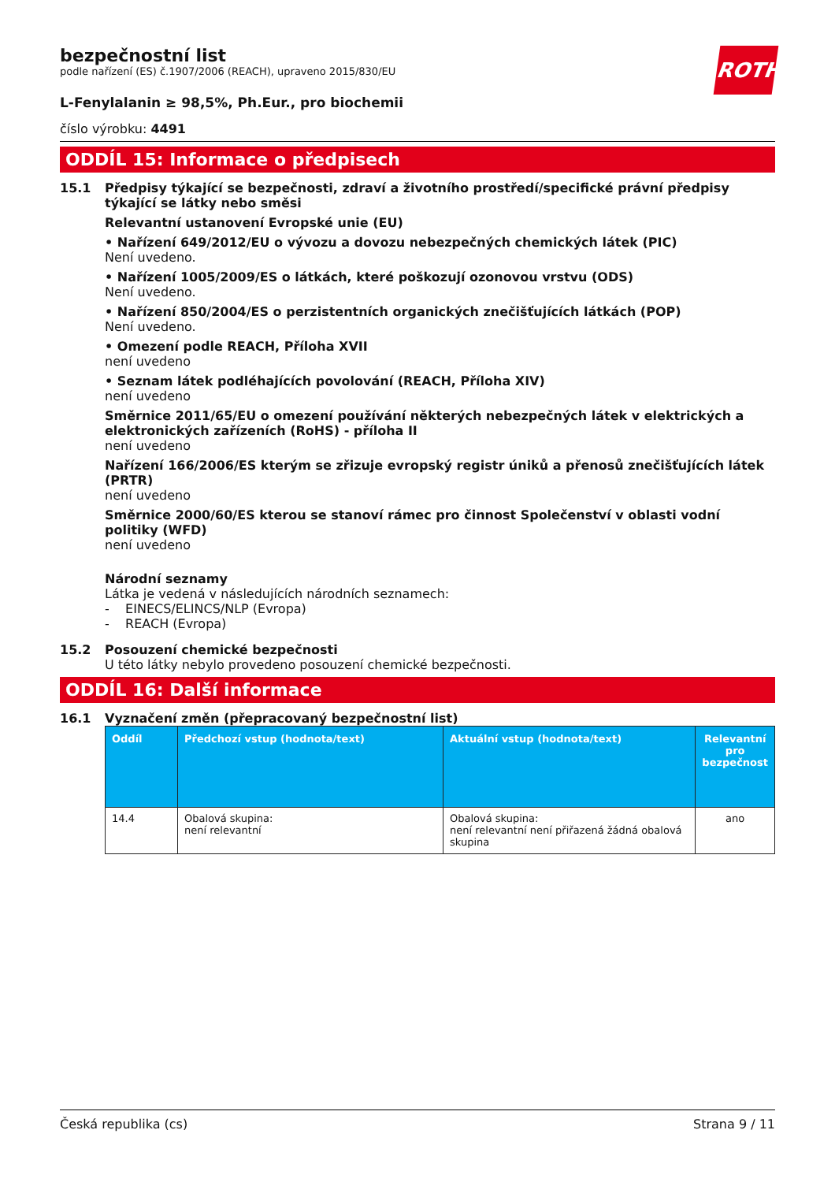ROTH
bezpečnostní list
podle nařízení (ES) č.1907/2006 (REACH), upraveno 2015/830/EU
L-Fenylalanin ≥ 98,5%, Ph.Eur., pro biochemii
číslo výrobku: 4491
ODDÍL 15: Informace o předpisech
15.1 Předpisy týkající se bezpečnosti, zdraví a životního prostředí/specifické právní předpisy týkající se látky nebo směsi
Relevantní ustanovení Evropské unie (EU)
• Nařízení 649/2012/EU o vývozu a dovozu nebezpečných chemických látek (PIC)
Není uvedeno.
• Nařízení 1005/2009/ES o látkách, které poškozují ozonovou vrstvu (ODS)
Není uvedeno.
• Nařízení 850/2004/ES o perzistentních organických znečišťujících látkách (POP)
Není uvedeno.
• Omezení podle REACH, Příloha XVII
není uvedeno
• Seznam látek podléhajících povolování (REACH, Příloha XIV)
není uvedeno
Směrnice 2011/65/EU o omezení používání některých nebezpečných látek v elektrických a elektronických zařízeních (RoHS) - příloha II
není uvedeno
Nařízení 166/2006/ES kterým se zřizuje evropský registr úniků a přenosů znečišťujících látek (PRTR)
není uvedeno
Směrnice 2000/60/ES kterou se stanoví rámec pro činnost Společenství v oblasti vodní politiky (WFD)
není uvedeno
Národní seznamy
Látka je vedená v následujících národních seznamech:
- EINECS/ELINCS/NLP (Evropa)
- REACH (Evropa)
15.2 Posouzení chemické bezpečnosti
U této látky nebylo provedeno posouzení chemické bezpečnosti.
ODDÍL 16: Další informace
16.1 Vyznačení změn (přepracovaný bezpečnostní list)
| Oddíl | Předchozí vstup (hodnota/text) | Aktuální vstup (hodnota/text) | Relevantní pro bezpečnost |
| --- | --- | --- | --- |
| 14.4 | Obalová skupina: není relevantní | Obalová skupina: není relevantní není přiřazená žádná obalová skupina | ano |
Česká republika (cs) Strana 9 / 11